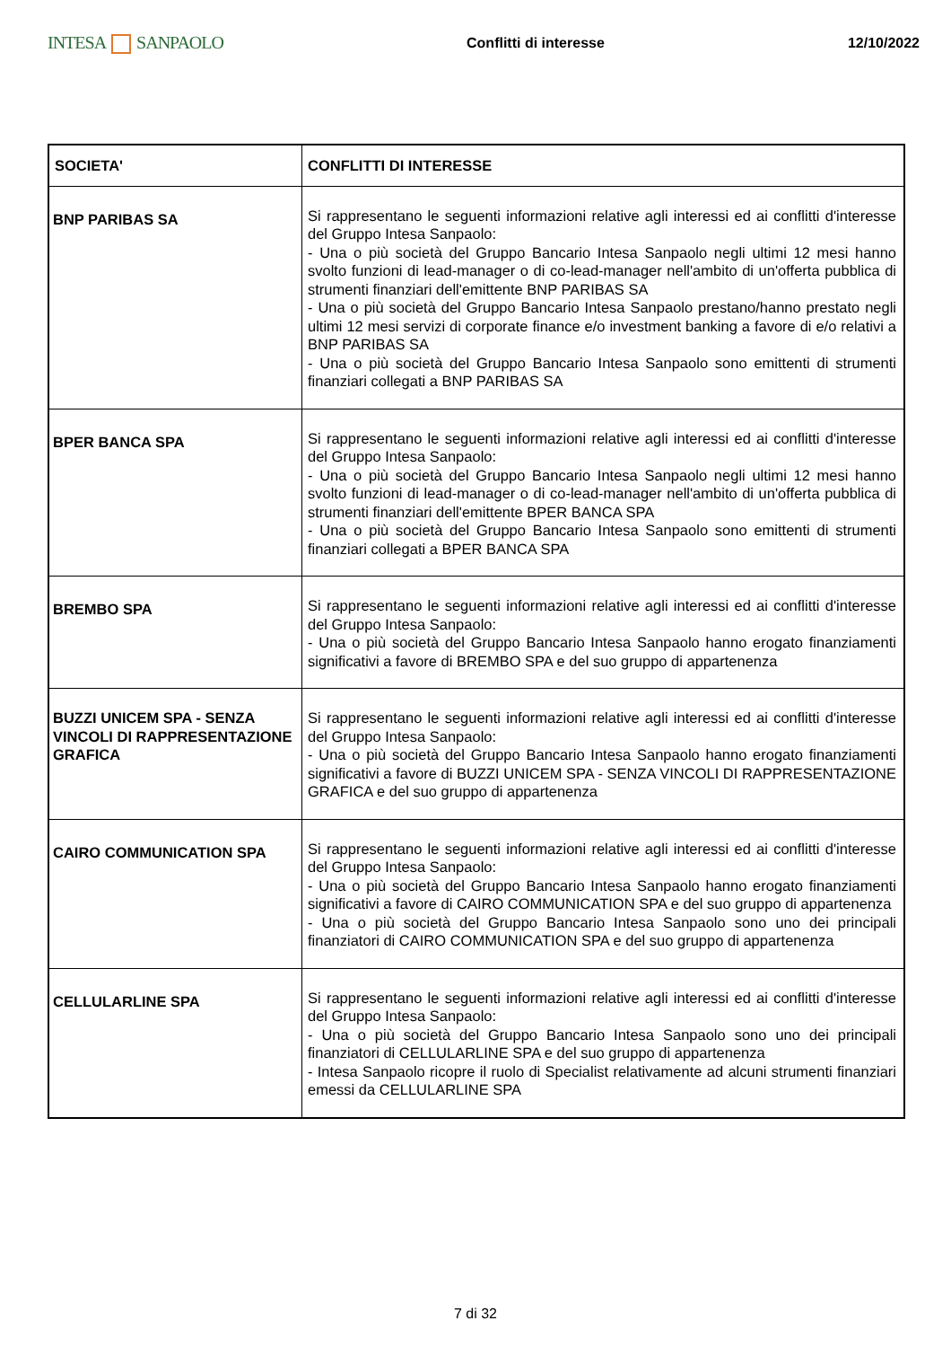INTESA SANPAOLO
Conflitti di interesse 12/10/2022
| SOCIETA' | CONFLITTI DI INTERESSE |
| --- | --- |
| BNP PARIBAS SA | Si rappresentano le seguenti informazioni relative agli interessi ed ai conflitti d'interesse del Gruppo Intesa Sanpaolo: - Una o più società del Gruppo Bancario Intesa Sanpaolo negli ultimi 12 mesi hanno svolto funzioni di lead-manager o di co-lead-manager nell'ambito di un'offerta pubblica di strumenti finanziari dell'emittente BNP PARIBAS SA - Una o più società del Gruppo Bancario Intesa Sanpaolo prestano/hanno prestato negli ultimi 12 mesi servizi di corporate finance e/o investment banking a favore di e/o relativi a BNP PARIBAS SA - Una o più società del Gruppo Bancario Intesa Sanpaolo sono emittenti di strumenti finanziari collegati a BNP PARIBAS SA |
| BPER BANCA SPA | Si rappresentano le seguenti informazioni relative agli interessi ed ai conflitti d'interesse del Gruppo Intesa Sanpaolo: - Una o più società del Gruppo Bancario Intesa Sanpaolo negli ultimi 12 mesi hanno svolto funzioni di lead-manager o di co-lead-manager nell'ambito di un'offerta pubblica di strumenti finanziari dell'emittente BPER BANCA SPA - Una o più società del Gruppo Bancario Intesa Sanpaolo sono emittenti di strumenti finanziari collegati a BPER BANCA SPA |
| BREMBO SPA | Si rappresentano le seguenti informazioni relative agli interessi ed ai conflitti d'interesse del Gruppo Intesa Sanpaolo: - Una o più società del Gruppo Bancario Intesa Sanpaolo hanno erogato finanziamenti significativi a favore di BREMBO SPA e del suo gruppo di appartenenza |
| BUZZI UNICEM SPA - SENZA VINCOLI DI RAPPRESENTAZIONE GRAFICA | Si rappresentano le seguenti informazioni relative agli interessi ed ai conflitti d'interesse del Gruppo Intesa Sanpaolo: - Una o più società del Gruppo Bancario Intesa Sanpaolo hanno erogato finanziamenti significativi a favore di BUZZI UNICEM SPA - SENZA VINCOLI DI RAPPRESENTAZIONE GRAFICA e del suo gruppo di appartenenza |
| CAIRO COMMUNICATION SPA | Si rappresentano le seguenti informazioni relative agli interessi ed ai conflitti d'interesse del Gruppo Intesa Sanpaolo: - Una o più società del Gruppo Bancario Intesa Sanpaolo hanno erogato finanziamenti significativi a favore di CAIRO COMMUNICATION SPA e del suo gruppo di appartenenza - Una o più società del Gruppo Bancario Intesa Sanpaolo sono uno dei principali finanziatori di CAIRO COMMUNICATION SPA e del suo gruppo di appartenenza |
| CELLULARLINE SPA | Si rappresentano le seguenti informazioni relative agli interessi ed ai conflitti d'interesse del Gruppo Intesa Sanpaolo: - Una o più società del Gruppo Bancario Intesa Sanpaolo sono uno dei principali finanziatori di CELLULARLINE SPA e del suo gruppo di appartenenza - Intesa Sanpaolo ricopre il ruolo di Specialist relativamente ad alcuni strumenti finanziari emessi da CELLULARLINE SPA |
7 di 32